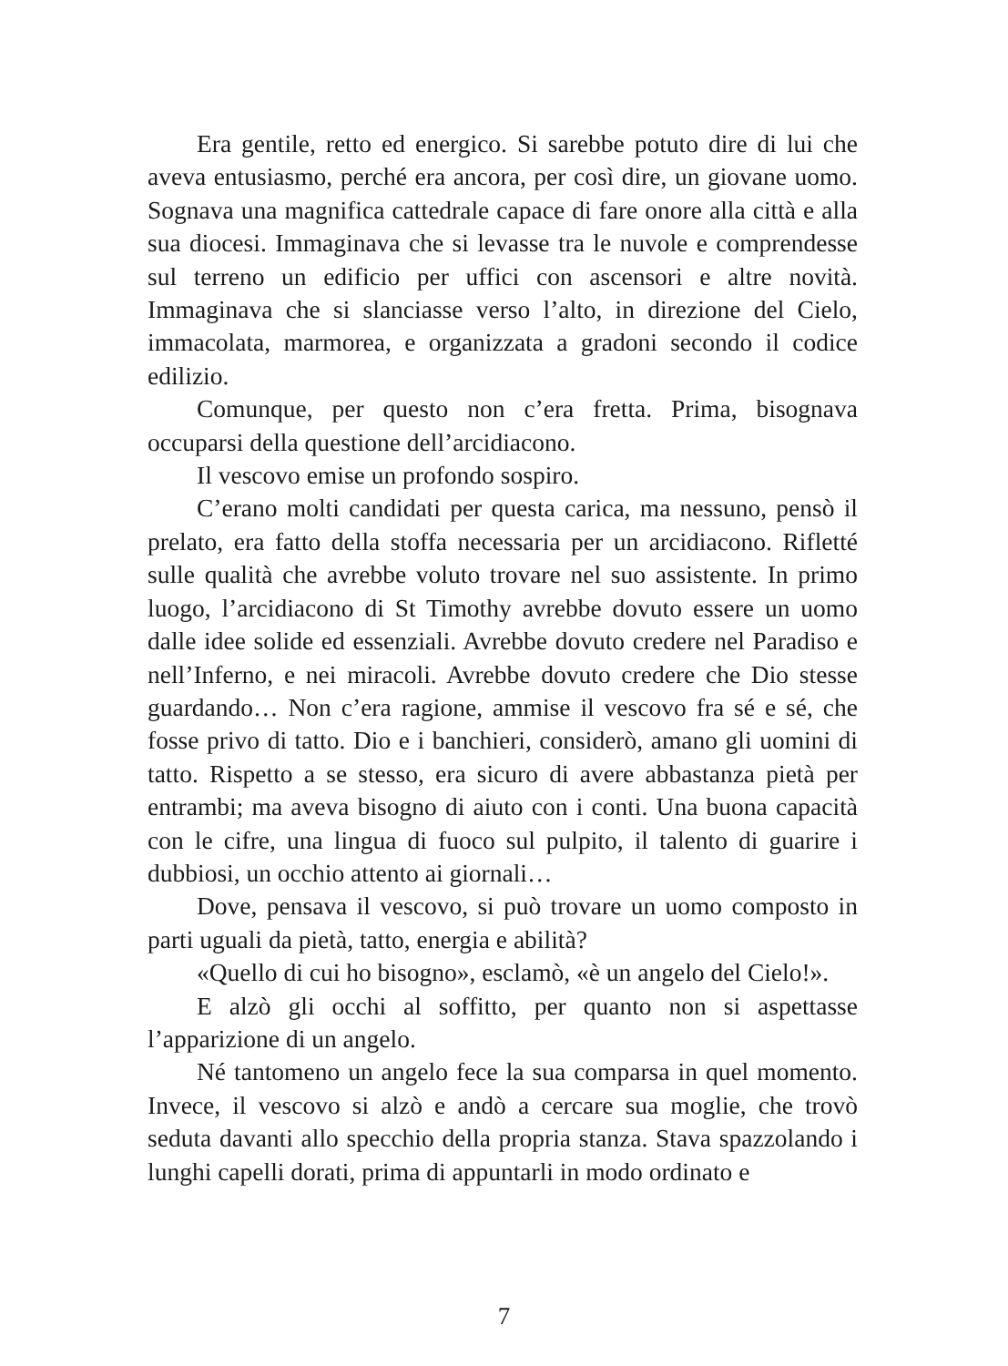Era gentile, retto ed energico. Si sarebbe potuto dire di lui che aveva entusiasmo, perché era ancora, per così dire, un giovane uomo. Sognava una magnifica cattedrale capace di fare onore alla città e alla sua diocesi. Immaginava che si levasse tra le nuvole e comprendesse sul terreno un edificio per uffici con ascensori e altre novità. Immaginava che si slanciasse verso l’alto, in direzione del Cielo, immacolata, marmorea, e organizzata a gradoni secondo il codice edilizio.
Comunque, per questo non c’era fretta. Prima, bisognava occuparsi della questione dell’arcidiacono.
Il vescovo emise un profondo sospiro.
C’erano molti candidati per questa carica, ma nessuno, pensò il prelato, era fatto della stoffa necessaria per un arcidiacono. Rifletté sulle qualità che avrebbe voluto trovare nel suo assistente. In primo luogo, l’arcidiacono di St Timothy avrebbe dovuto essere un uomo dalle idee solide ed essenziali. Avrebbe dovuto credere nel Paradiso e nell’Inferno, e nei miracoli. Avrebbe dovuto credere che Dio stesse guardando… Non c’era ragione, ammise il vescovo fra sé e sé, che fosse privo di tatto. Dio e i banchieri, considerò, amano gli uomini di tatto. Rispetto a se stesso, era sicuro di avere abbastanza pietà per entrambi; ma aveva bisogno di aiuto con i conti. Una buona capacità con le cifre, una lingua di fuoco sul pulpito, il talento di guarire i dubbiosi, un occhio attento ai giornali…
Dove, pensava il vescovo, si può trovare un uomo composto in parti uguali da pietà, tatto, energia e abilità?
«Quello di cui ho bisogno», esclamò, «è un angelo del Cielo!».
E alzò gli occhi al soffitto, per quanto non si aspettasse l’apparizione di un angelo.
Né tantomeno un angelo fece la sua comparsa in quel momento. Invece, il vescovo si alzò e andò a cercare sua moglie, che trovò seduta davanti allo specchio della propria stanza. Stava spazzolando i lunghi capelli dorati, prima di appuntarli in modo ordinato e
7